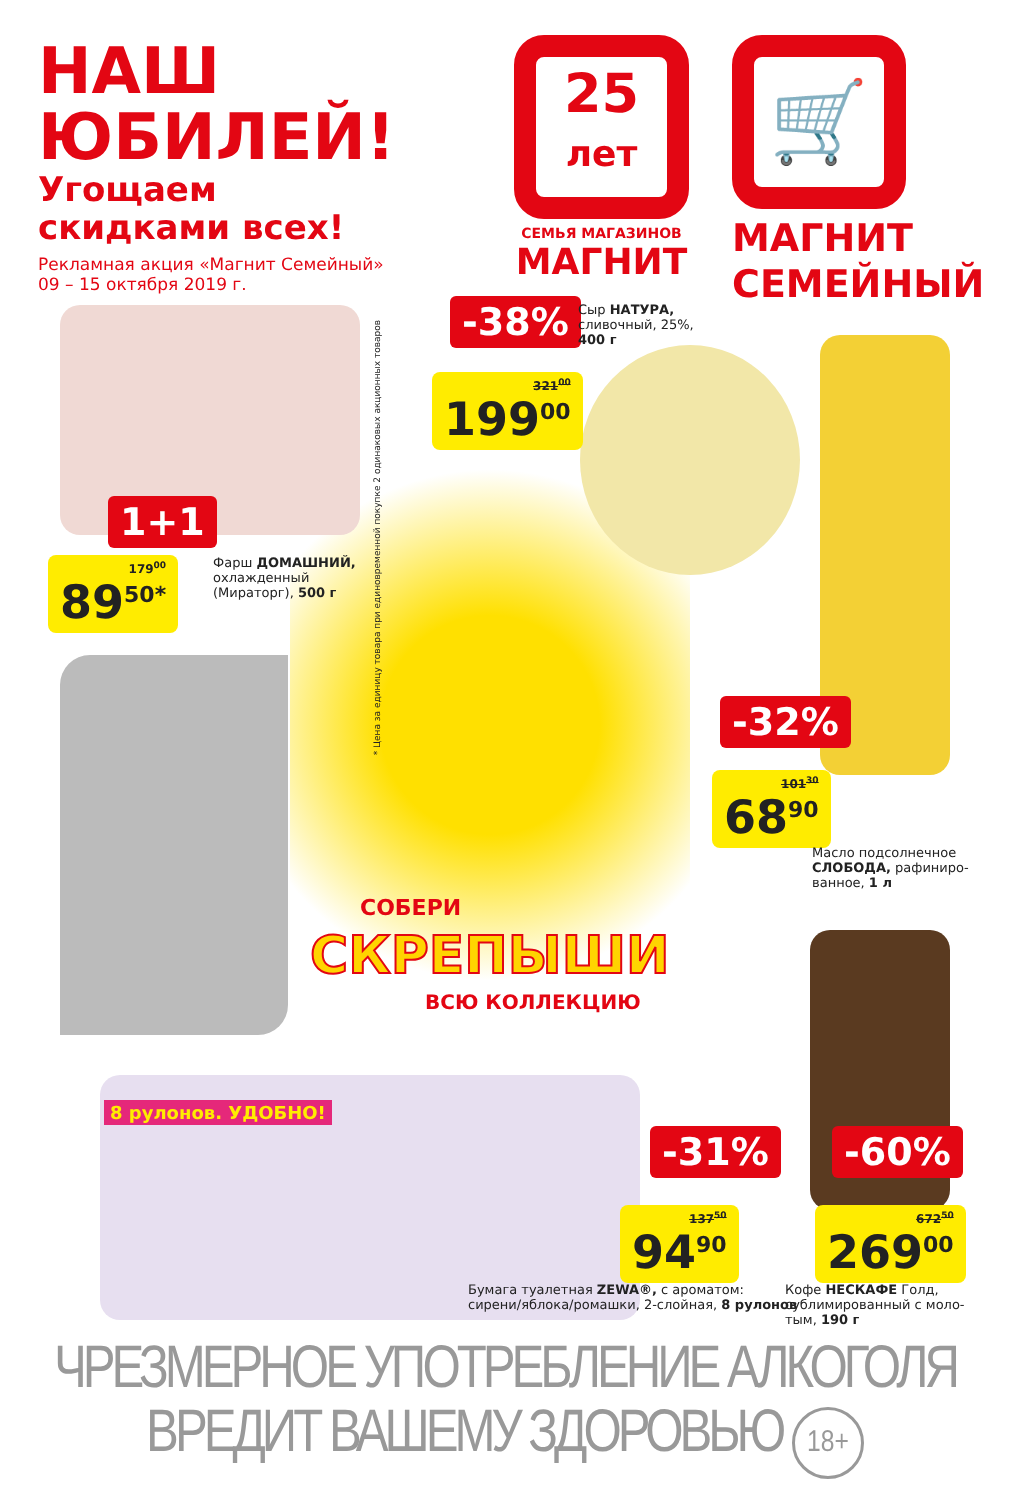НАШ
ЮБИЛЕЙ!
Угощаем
скидками всех!
Рекламная акция «Магнит Семейный»
09 – 15 октября 2019 г.
25
лет
СЕМЬЯ МАГАЗИНОВ
МАГНИТ
🛒
МАГНИТ
СЕМЕЙНЫЙ
-38%
Сыр НАТУРА,
сливочный, 25%,
400 г
321<sup>00</sup>
199<sup>00</sup>
* Цена за единицу товара при единовременной покупке 2 одинаковых акционных товаров
1+1
179<sup>00</sup>
89<sup>50*</sup>
Фарш ДОМАШНИЙ,
охлажденный
(Мираторг), 500 г
-32%
101<sup>30</sup>
68<sup>90</sup>
Масло подсолнечное
СЛОБОДА, рафиниро-
ванное, 1 л
СОБЕРИ
СКРЕПЫШИ
ВСЮ КОЛЛЕКЦИЮ
8 рулонов. УДОБНО!
-31%
137<sup>50</sup>
94<sup>90</sup>
-60%
672<sup>50</sup>
269<sup>00</sup>
Бумага туалетная ZEWA®, с ароматом:
сирени/яблока/ромашки, 2-слойная, 8 рулонов
Кофе НЕСКАФЕ Голд,
сублимированный с моло-
тым, 190 г
ЧРЕЗМЕРНОЕ УПОТРЕБЛЕНИЕ АЛКОГОЛЯ
ВРЕДИТ ВАШЕМУ ЗДОРОВЬЮ 18+